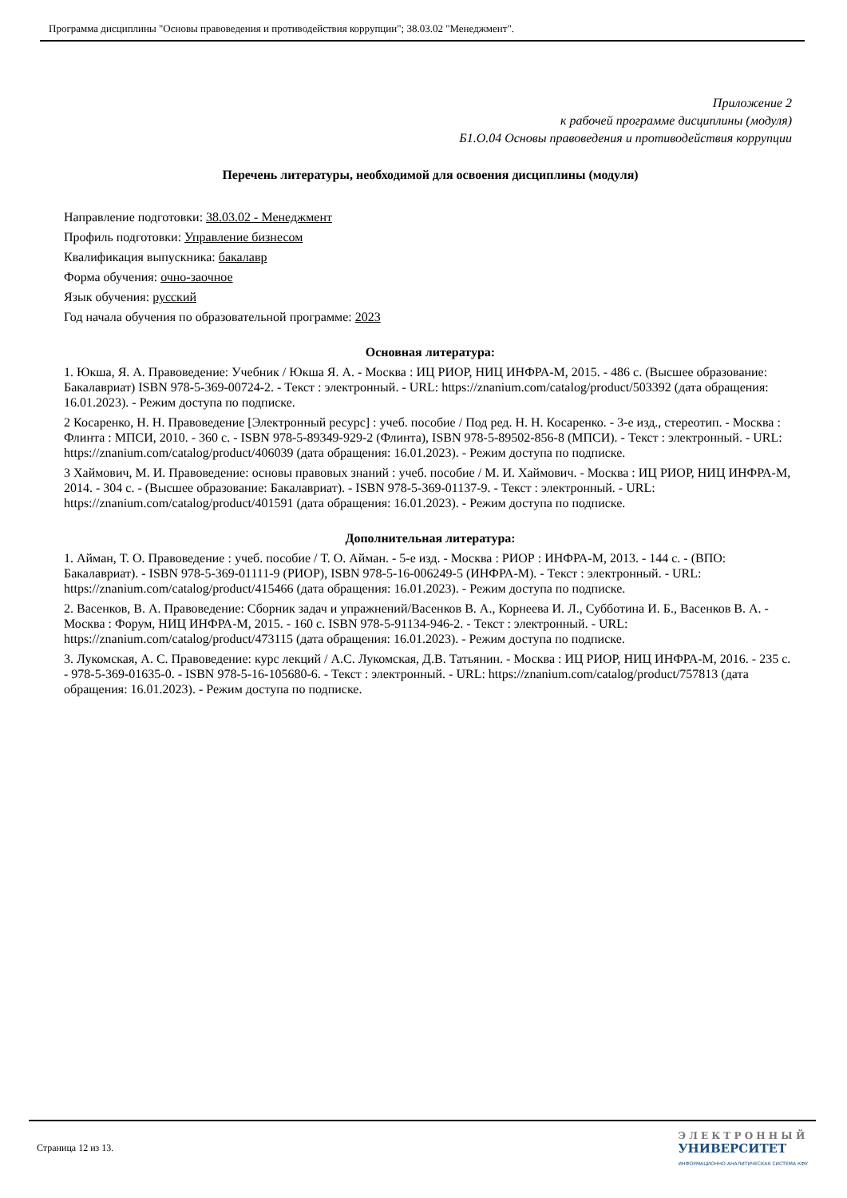Программа дисциплины "Основы правоведения и противодействия коррупции"; 38.03.02 "Менеджмент".
Приложение 2
к рабочей программе дисциплины (модуля)
Б1.О.04 Основы правоведения и противодействия коррупции
Перечень литературы, необходимой для освоения дисциплины (модуля)
Направление подготовки: 38.03.02 - Менеджмент
Профиль подготовки: Управление бизнесом
Квалификация выпускника: бакалавр
Форма обучения: очно-заочное
Язык обучения: русский
Год начала обучения по образовательной программе: 2023
Основная литература:
1. Юкша, Я. А. Правоведение: Учебник / Юкша Я. А. - Москва : ИЦ РИОР, НИЦ ИНФРА-М, 2015. - 486 с. (Высшее образование: Бакалавриат) ISBN 978-5-369-00724-2. - Текст : электронный. - URL: https://znanium.com/catalog/product/503392 (дата обращения: 16.01.2023). - Режим доступа по подписке.
2 Косаренко, Н. Н. Правоведение [Электронный ресурс] : учеб. пособие / Под ред. Н. Н. Косаренко. - 3-е изд., стереотип. - Москва : Флинта : МПСИ, 2010. - 360 с. - ISBN 978-5-89349-929-2 (Флинта), ISBN 978-5-89502-856-8 (МПСИ). - Текст : электронный. - URL: https://znanium.com/catalog/product/406039 (дата обращения: 16.01.2023). - Режим доступа по подписке.
3 Хаймович, М. И. Правоведение: основы правовых знаний : учеб. пособие / М. И. Хаймович. - Москва : ИЦ РИОР, НИЦ ИНФРА-М, 2014. - 304 с. - (Высшее образование: Бакалавриат). - ISBN 978-5-369-01137-9. - Текст : электронный. - URL: https://znanium.com/catalog/product/401591 (дата обращения: 16.01.2023). - Режим доступа по подписке.
Дополнительная литература:
1. Айман, Т. О. Правоведение : учеб. пособие / Т. О. Айман. - 5-е изд. - Москва : РИОР : ИНФРА-М, 2013. - 144 с. - (ВПО: Бакалавриат). - ISBN 978-5-369-01111-9 (РИОР), ISBN 978-5-16-006249-5 (ИНФРА-М). - Текст : электронный. - URL: https://znanium.com/catalog/product/415466 (дата обращения: 16.01.2023). - Режим доступа по подписке.
2. Васенков, В. А. Правоведение: Сборник задач и упражнений/Васенков В. А., Корнеева И. Л., Субботина И. Б., Васенков В. А. - Москва : Форум, НИЦ ИНФРА-М, 2015. - 160 с. ISBN 978-5-91134-946-2. - Текст : электронный. - URL: https://znanium.com/catalog/product/473115 (дата обращения: 16.01.2023). - Режим доступа по подписке.
3. Лукомская, А. С. Правоведение: курс лекций / А.С. Лукомская, Д.В. Татьянин. - Москва : ИЦ РИОР, НИЦ ИНФРА-М, 2016. - 235 с. - 978-5-369-01635-0. - ISBN 978-5-16-105680-6. - Текст : электронный. - URL: https://znanium.com/catalog/product/757813 (дата обращения: 16.01.2023). - Режим доступа по подписке.
Страница 12 из 13.
Э Л Е К Т Р О Н Н Ы Й
УНИВЕРСИТЕТ
ИНФОРМАЦИОННО-АНАЛИТИЧЕСКАЯ СИСТЕМА КФУ